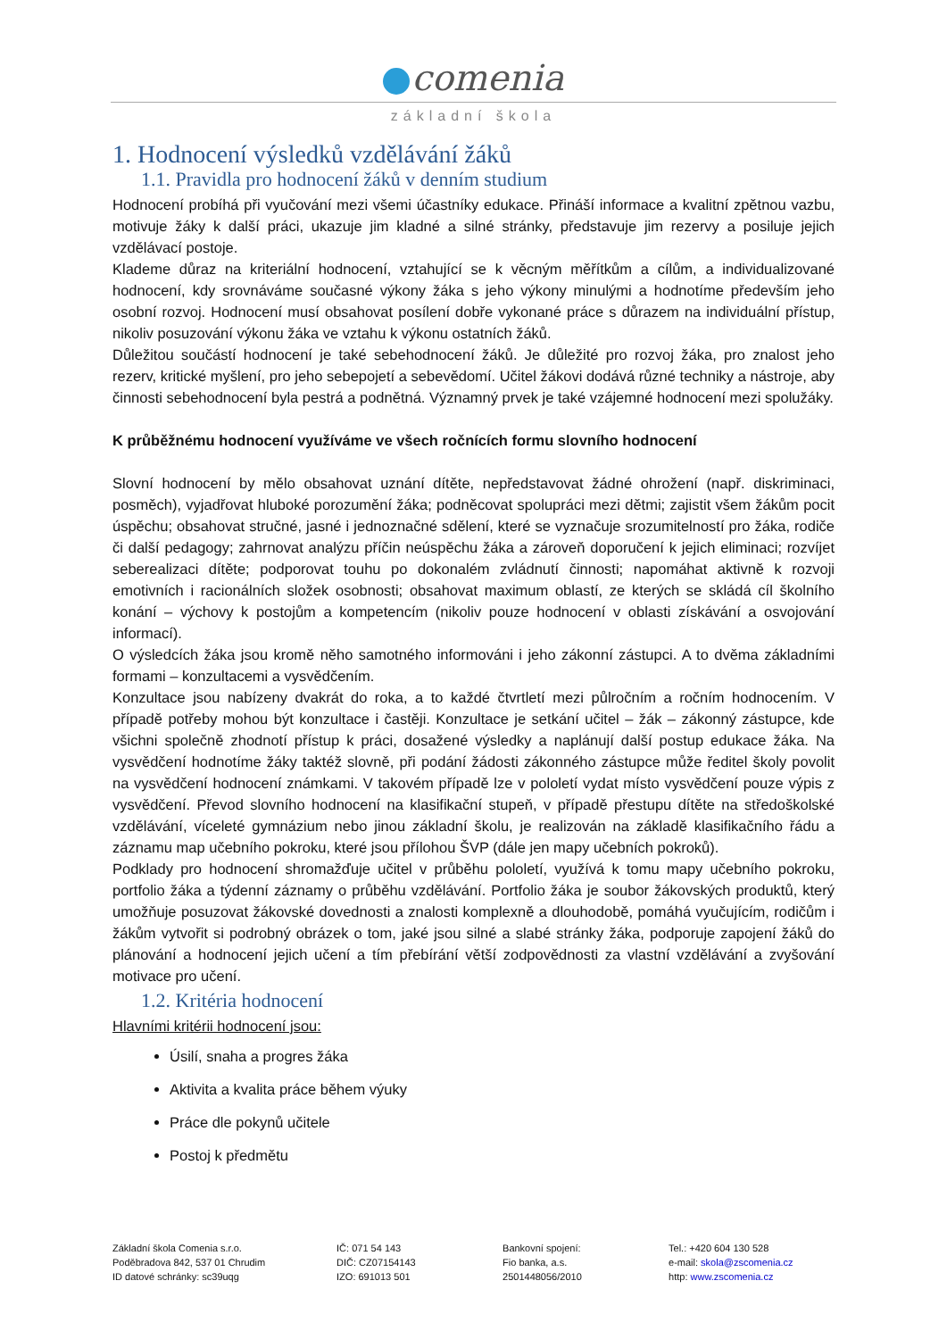comenia
základní škola
1. Hodnocení výsledků vzdělávání žáků
1.1. Pravidla pro hodnocení žáků v denním studium
Hodnocení probíhá při vyučování mezi všemi účastníky edukace. Přináší informace a kvalitní zpětnou vazbu, motivuje žáky k další práci, ukazuje jim kladné a silné stránky, představuje jim rezervy a posiluje jejich vzdělávací postoje.
Klademe důraz na kriteriální hodnocení, vztahující se k věcným měřítkům a cílům, a individualizované hodnocení, kdy srovnáváme současné výkony žáka s jeho výkony minulými a hodnotíme především jeho osobní rozvoj. Hodnocení musí obsahovat posílení dobře vykonané práce s důrazem na individuální přístup, nikoliv posuzování výkonu žáka ve vztahu k výkonu ostatních žáků.
Důležitou součástí hodnocení je také sebehodnocení žáků. Je důležité pro rozvoj žáka, pro znalost jeho rezerv, kritické myšlení, pro jeho sebepojetí a sebevědomí. Učitel žákovi dodává různé techniky a nástroje, aby činnosti sebehodnocení byla pestrá a podnětná. Významný prvek je také vzájemné hodnocení mezi spolužáky.
K průběžnému hodnocení využíváme ve všech ročnících formu slovního hodnocení
Slovní hodnocení by mělo obsahovat uznání dítěte, nepředstavovat žádné ohrožení (např. diskriminaci, posměch), vyjadřovat hluboké porozumění žáka; podněcovat spolupráci mezi dětmi; zajistit všem žákům pocit úspěchu; obsahovat stručné, jasné i jednoznačné sdělení, které se vyznačuje srozumitelností pro žáka, rodiče či další pedagogy; zahrnovat analýzu příčin neúspěchu žáka a zároveň doporučení k jejich eliminaci; rozvíjet seberealizaci dítěte; podporovat touhu po dokonalém zvládnutí činnosti; napomáhat aktivně k rozvoji emotivních i racionálních složek osobnosti; obsahovat maximum oblastí, ze kterých se skládá cíl školního konání – výchovy k postojům a kompetencím (nikoliv pouze hodnocení v oblasti získávání a osvojování informací).
O výsledcích žáka jsou kromě něho samotného informováni i jeho zákonní zástupci. A to dvěma základními formami – konzultacemi a vysvědčením.
Konzultace jsou nabízeny dvakrát do roka, a to každé čtvrtletí mezi půlročním a ročním hodnocením. V případě potřeby mohou být konzultace i častěji. Konzultace je setkání učitel – žák – zákonný zástupce, kde všichni společně zhodnotí přístup k práci, dosažené výsledky a naplánují další postup edukace žáka. Na vysvědčení hodnotíme žáky taktéž slovně, při podání žádosti zákonného zástupce může ředitel školy povolit na vysvědčení hodnocení známkami. V takovém případě lze v pololetí vydat místo vysvědčení pouze výpis z vysvědčení. Převod slovního hodnocení na klasifikační stupeň, v případě přestupu dítěte na středoškolské vzdělávání, víceleté gymnázium nebo jinou základní školu, je realizován na základě klasifikačního řádu a záznamu map učebního pokroku, které jsou přílohou ŠVP (dále jen mapy učebních pokroků).
Podklady pro hodnocení shromažďuje učitel v průběhu pololetí, využívá k tomu mapy učebního pokroku, portfolio žáka a týdenní záznamy o průběhu vzdělávání. Portfolio žáka je soubor žákovských produktů, který umožňuje posuzovat žákovské dovednosti a znalosti komplexně a dlouhodobě, pomáhá vyučujícím, rodičům i žákům vytvořit si podrobný obrázek o tom, jaké jsou silné a slabé stránky žáka, podporuje zapojení žáků do plánování a hodnocení jejich učení a tím přebírání větší zodpovědnosti za vlastní vzdělávání a zvyšování motivace pro učení.
1.2. Kritéria hodnocení
Hlavními kritérii hodnocení jsou:
Úsilí, snaha a progres žáka
Aktivita a kvalita práce během výuky
Práce dle pokynů učitele
Postoj k předmětu
Základní škola Comenia s.r.o.
Poděbradova 842, 537 01 Chrudim
ID datové schránky: sc39uqg
IČ: 071 54 143
DIČ: CZ07154143
IZO: 691013 501
Bankovní spojení:
Fio banka, a.s.
2501448056/2010
Tel.: +420 604 130 528
e-mail: skola@zscomenia.cz
http: www.zscomenia.cz